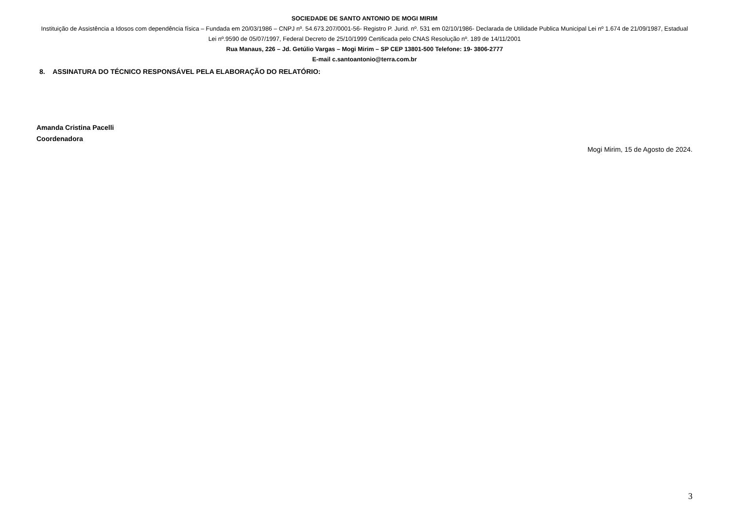SOCIEDADE DE SANTO ANTONIO DE MOGI MIRIM
Instituição de Assistência a Idosos com dependência física – Fundada em 20/03/1986 – CNPJ nº. 54.673.207/0001-56- Registro P. Jurid. nº. 531 em 02/10/1986- Declarada de Utilidade Publica Municipal Lei nº 1.674 de 21/09/1987, Estadual Lei nº.9590 de 05/07/1997, Federal Decreto de 25/10/1999 Certificada pelo CNAS Resolução nº. 189 de 14/11/2001
Rua Manaus, 226 – Jd. Getúlio Vargas – Mogi Mirim – SP CEP 13801-500 Telefone: 19- 3806-2777
E-mail c.santoantonio@terra.com.br
8. ASSINATURA DO TÉCNICO RESPONSÁVEL PELA ELABORAÇÃO DO RELATÓRIO:
Amanda Cristina Pacelli
Coordenadora
Mogi Mirim, 15 de Agosto de 2024.
3